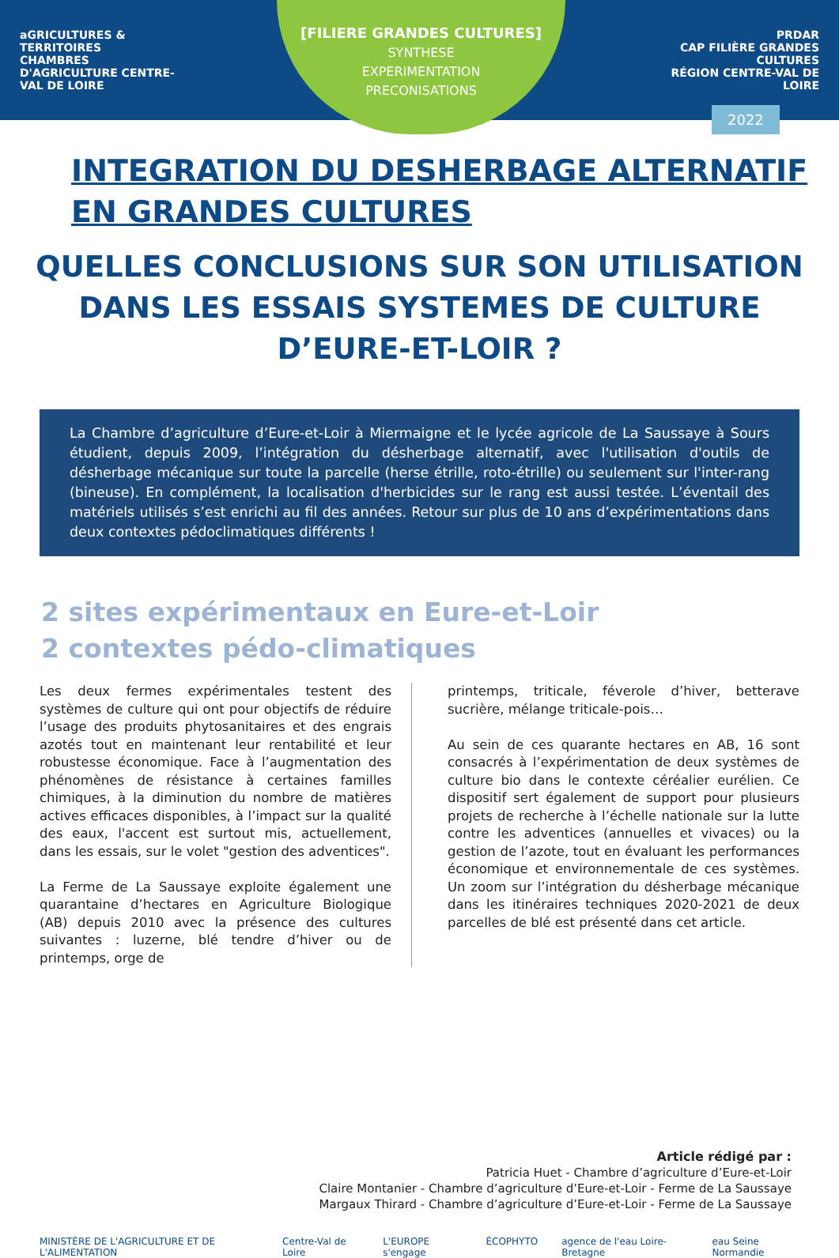aGRICULTURES & TERRITOIRES
CHAMBRES D'AGRICULTURE CENTRE-VAL DE LOIRE
PRDAR
CAP FILIÈRE GRANDES CULTURES
RÉGION CENTRE-VAL DE LOIRE
[FILIERE GRANDES CULTURES]
SYNTHESE
EXPERIMENTATION
PRECONISATIONS
2022
INTEGRATION DU DESHERBAGE ALTERNATIF
EN GRANDES CULTURES
QUELLES CONCLUSIONS SUR SON UTILISATION DANS LES ESSAIS SYSTEMES DE CULTURE D’EURE-ET-LOIR ?
La Chambre d’agriculture d’Eure-et-Loir à Miermaigne et le lycée agricole de La Saussaye à Sours étudient, depuis 2009, l’intégration du désherbage alternatif, avec l'utilisation d'outils de désherbage mécanique sur toute la parcelle (herse étrille, roto-étrille) ou seulement sur l'inter-rang (bineuse). En complément, la localisation d'herbicides sur le rang est aussi testée. L’éventail des matériels utilisés s’est enrichi au fil des années. Retour sur plus de 10 ans d’expérimentations dans deux contextes pédoclimatiques différents !
2 sites expérimentaux en Eure-et-Loir
2 contextes pédo-climatiques
Les deux fermes expérimentales testent des systèmes de culture qui ont pour objectifs de réduire l’usage des produits phytosanitaires et des engrais azotés tout en maintenant leur rentabilité et leur robustesse économique. Face à l’augmentation des phénomènes de résistance à certaines familles chimiques, à la diminution du nombre de matières actives efficaces disponibles, à l’impact sur la qualité des eaux, l'accent est surtout mis, actuellement, dans les essais, sur le volet "gestion des adventices".
La Ferme de La Saussaye exploite également une quarantaine d’hectares en Agriculture Biologique (AB) depuis 2010 avec la présence des cultures suivantes : luzerne, blé tendre d’hiver ou de printemps, orge de
printemps, triticale, féverole d’hiver, betterave sucrière, mélange triticale-pois…
Au sein de ces quarante hectares en AB, 16 sont consacrés à l’expérimentation de deux systèmes de culture bio dans le contexte céréalier eurélien. Ce dispositif sert également de support pour plusieurs projets de recherche à l’échelle nationale sur la lutte contre les adventices (annuelles et vivaces) ou la gestion de l’azote, tout en évaluant les performances économique et environnementale de ces systèmes. Un zoom sur l’intégration du désherbage mécanique dans les itinéraires techniques 2020-2021 de deux parcelles de blé est présenté dans cet article.
Article rédigé par :
Patricia Huet - Chambre d’agriculture d’Eure-et-Loir
Claire Montanier - Chambre d’agriculture d’Eure-et-Loir - Ferme de La Saussaye
Margaux Thirard - Chambre d’agriculture d’Eure-et-Loir - Ferme de La Saussaye
MINISTÈRE DE L'AGRICULTURE ET DE L'ALIMENTATION Centre-Val de Loire L'EUROPE s'engage ÉCOPHYTO agence de l'eau Loire-Bretagne eau Seine Normandie